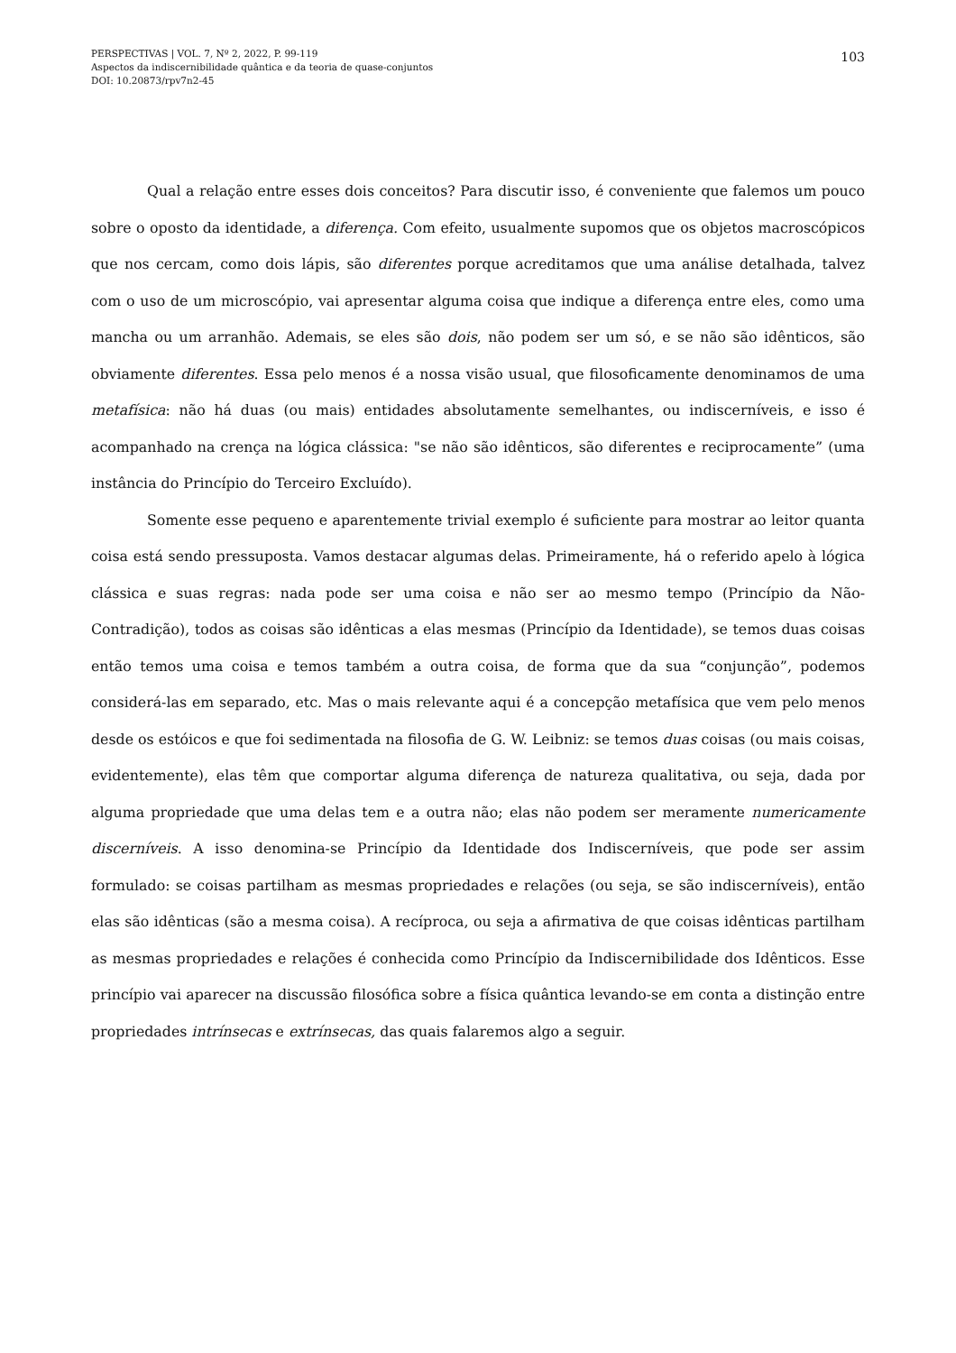PERSPECTIVAS | VOL. 7, Nº 2, 2022, P. 99-119
Aspectos da indiscernibilidade quântica e da teoria de quase-conjuntos
DOI: 10.20873/rpv7n2-45
103
Qual a relação entre esses dois conceitos? Para discutir isso, é conveniente que falemos um pouco sobre o oposto da identidade, a diferença. Com efeito, usualmente supomos que os objetos macroscópicos que nos cercam, como dois lápis, são diferentes porque acreditamos que uma análise detalhada, talvez com o uso de um microscópio, vai apresentar alguma coisa que indique a diferença entre eles, como uma mancha ou um arranhão. Ademais, se eles são dois, não podem ser um só, e se não são idênticos, são obviamente diferentes. Essa pelo menos é a nossa visão usual, que filosoficamente denominamos de uma metafísica: não há duas (ou mais) entidades absolutamente semelhantes, ou indiscerníveis, e isso é acompanhado na crença na lógica clássica: "se não são idênticos, são diferentes e reciprocamente” (uma instância do Princípio do Terceiro Excluído).
Somente esse pequeno e aparentemente trivial exemplo é suficiente para mostrar ao leitor quanta coisa está sendo pressuposta. Vamos destacar algumas delas. Primeiramente, há o referido apelo à lógica clássica e suas regras: nada pode ser uma coisa e não ser ao mesmo tempo (Princípio da Não-Contradição), todos as coisas são idênticas a elas mesmas (Princípio da Identidade), se temos duas coisas então temos uma coisa e temos também a outra coisa, de forma que da sua “conjunção”, podemos considerá-las em separado, etc. Mas o mais relevante aqui é a concepção metafísica que vem pelo menos desde os estóicos e que foi sedimentada na filosofia de G. W. Leibniz: se temos duas coisas (ou mais coisas, evidentemente), elas têm que comportar alguma diferença de natureza qualitativa, ou seja, dada por alguma propriedade que uma delas tem e a outra não; elas não podem ser meramente numericamente discerníveis. A isso denomina-se Princípio da Identidade dos Indiscerníveis, que pode ser assim formulado: se coisas partilham as mesmas propriedades e relações (ou seja, se são indiscerníveis), então elas são idênticas (são a mesma coisa). A recíproca, ou seja a afirmativa de que coisas idênticas partilham as mesmas propriedades e relações é conhecida como Princípio da Indiscernibilidade dos Idênticos. Esse princípio vai aparecer na discussão filosófica sobre a física quântica levando-se em conta a distinção entre propriedades intrínsecas e extrínsecas, das quais falaremos algo a seguir.